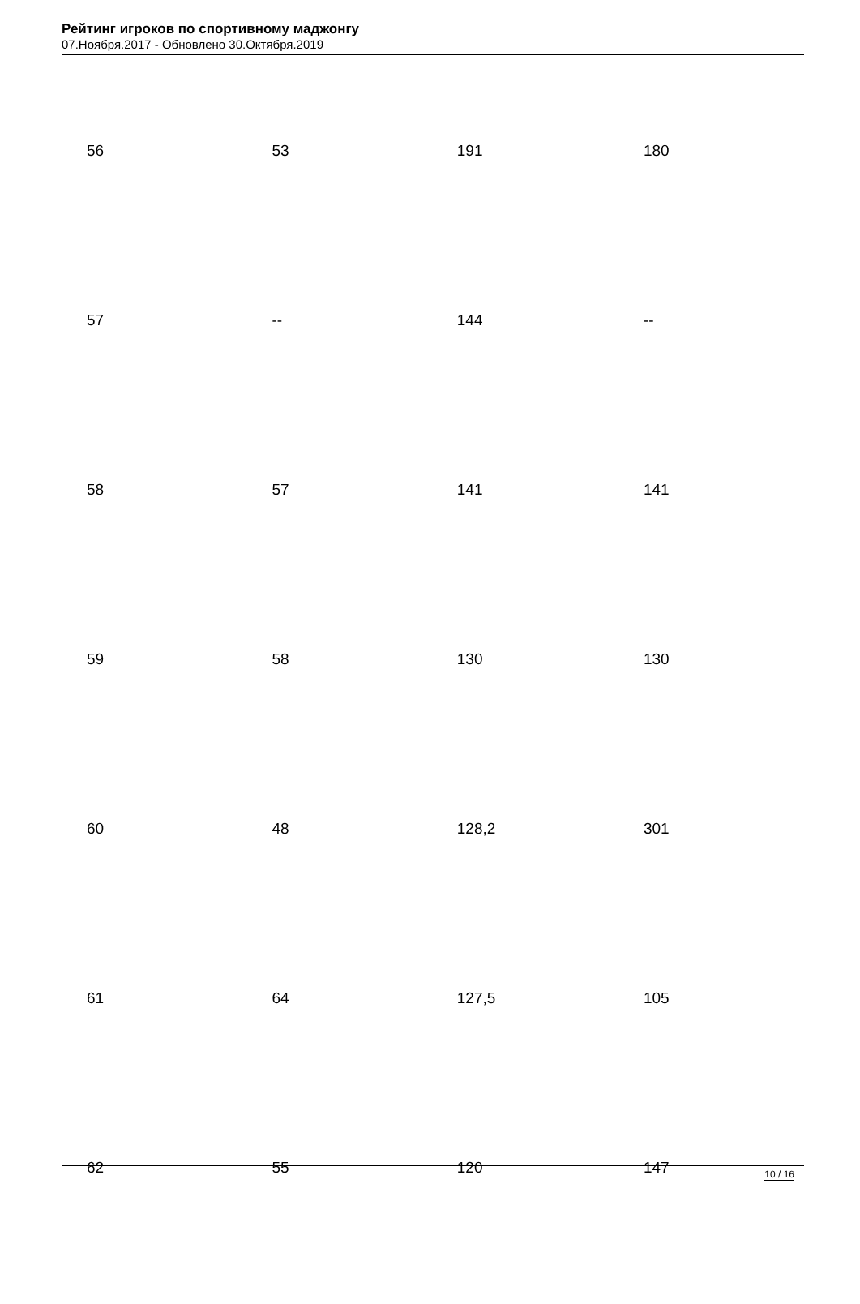Рейтинг игроков по спортивному маджонгу
07.Ноября.2017 - Обновлено 30.Октября.2019
| 56 | 53 | 191 | 180 |
| 57 | -- | 144 | -- |
| 58 | 57 | 141 | 141 |
| 59 | 58 | 130 | 130 |
| 60 | 48 | 128,2 | 301 |
| 61 | 64 | 127,5 | 105 |
| 62 | 55 | 120 | 147 |
10 / 16